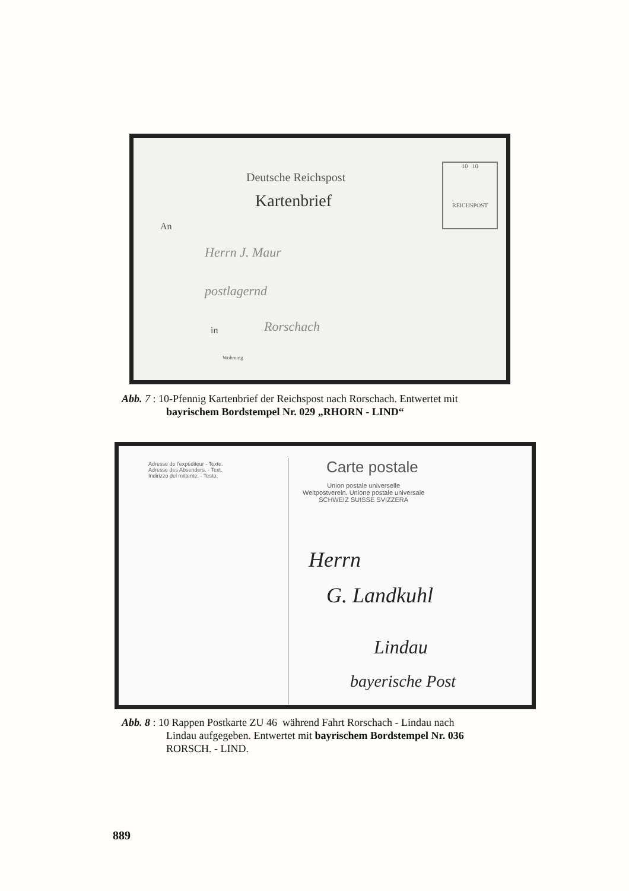Deutsche Reichspost
Kartenbrief
An
Herrn J. Maur
postlagernd
in Rorschach
Wohnung
10 10
REICHSPOST
Abb. 7 : 10-Pfennig Kartenbrief der Reichspost nach Rorschach. Entwertet mit
bayrischem Bordstempel Nr. 029 „RHORN - LIND“
Adresse de l'expéditeur - Texte.
Adresse des Absenders. - Text.
Indirizzo del mittente. - Testo.
Carte postale
Union postale universelle
Weltpostverein. Unione postale universale
SCHWEIZ SUISSE SVIZZERA
Herrn
G. Landkuhl
Lindau
bayerische Post
Abb. 8 : 10 Rappen Postkarte ZU 46 während Fahrt Rorschach - Lindau nach
Lindau aufgegeben. Entwertet mit bayrischem Bordstempel Nr. 036
RORSCH. - LIND.
889